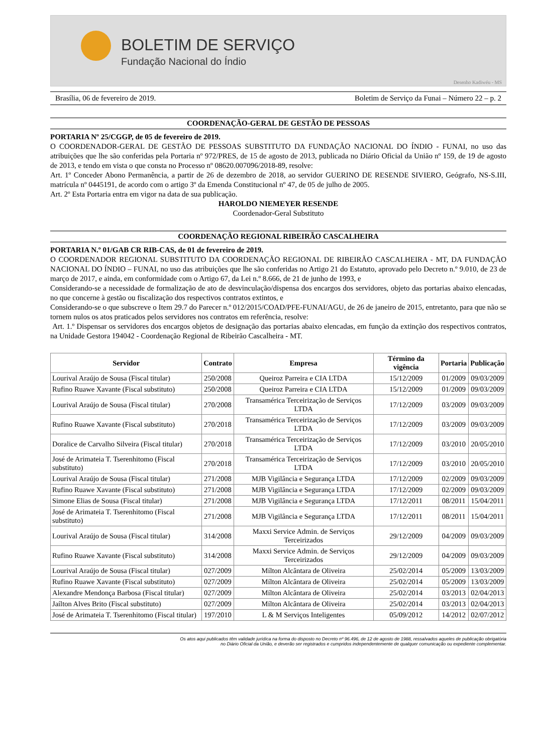BOLETIM DE SERVIÇO
Fundação Nacional do Índio
Desenho Kadiwéu - MS
Brasília, 06 de fevereiro de 2019. Boletim de Serviço da Funai – Número 22 – p. 2
COORDENAÇÃO-GERAL DE GESTÃO DE PESSOAS
PORTARIA Nº 25/CGGP, de 05 de fevereiro de 2019.
O COORDENADOR-GERAL DE GESTÃO DE PESSOAS SUBSTITUTO DA FUNDAÇÃO NACIONAL DO ÍNDIO - FUNAI, no uso das atribuições que lhe são conferidas pela Portaria nº 972/PRES, de 15 de agosto de 2013, publicada no Diário Oficial da União nº 159, de 19 de agosto de 2013, e tendo em vista o que consta no Processo nº 08620.007096/2018-89, resolve:
Art. 1º Conceder Abono Permanência, a partir de 26 de dezembro de 2018, ao servidor GUERINO DE RESENDE SIVIERO, Geógrafo, NS-S.III, matrícula nº 0445191, de acordo com o artigo 3º da Emenda Constitucional nº 47, de 05 de julho de 2005.
Art. 2º Esta Portaria entra em vigor na data de sua publicação.
HAROLDO NIEMEYER RESENDE
Coordenador-Geral Substituto
COORDENAÇÃO REGIONAL RIBEIRÃO CASCALHEIRA
PORTARIA N.º 01/GAB CR RIB-CAS, de 01 de fevereiro de 2019.
O COORDENADOR REGIONAL SUBSTITUTO DA COORDENAÇÃO REGIONAL DE RIBEIRÃO CASCALHEIRA - MT, DA FUNDAÇÃO NACIONAL DO ÍNDIO – FUNAI, no uso das atribuições que lhe são conferidas no Artigo 21 do Estatuto, aprovado pelo Decreto n.º 9.010, de 23 de março de 2017, e ainda, em conformidade com o Artigo 67, da Lei n.º 8.666, de 21 de junho de 1993, e
Considerando-se a necessidade de formalização de ato de desvinculação/dispensa dos encargos dos servidores, objeto das portarias abaixo elencadas, no que concerne à gestão ou fiscalização dos respectivos contratos extintos, e
Considerando-se o que subscreve o Item 29.7 do Parecer n.º 012/2015/COAD/PFE-FUNAI/AGU, de 26 de janeiro de 2015, entretanto, para que não se tornem nulos os atos praticados pelos servidores nos contratos em referência, resolve:
Art. 1.º Dispensar os servidores dos encargos objetos de designação das portarias abaixo elencadas, em função da extinção dos respectivos contratos, na Unidade Gestora 194042 - Coordenação Regional de Ribeirão Cascalheira - MT.
| Servidor | Contrato | Empresa | Término da vigência | Portaria | Publicação |
| --- | --- | --- | --- | --- | --- |
| Lourival Araújo de Sousa (Fiscal titular) | 250/2008 | Queiroz Parreira e CIA LTDA | 15/12/2009 | 01/2009 | 09/03/2009 |
| Rufino Ruawe Xavante (Fiscal substituto) | 250/2008 | Queiroz Parreira e CIA LTDA | 15/12/2009 | 01/2009 | 09/03/2009 |
| Lourival Araújo de Sousa (Fiscal titular) | 270/2008 | Transamérica Terceirização de Serviços LTDA | 17/12/2009 | 03/2009 | 09/03/2009 |
| Rufino Ruawe Xavante (Fiscal substituto) | 270/2018 | Transamérica Terceirização de Serviços LTDA | 17/12/2009 | 03/2009 | 09/03/2009 |
| Doralice de Carvalho Silveira (Fiscal titular) | 270/2018 | Transamérica Terceirização de Serviços LTDA | 17/12/2009 | 03/2010 | 20/05/2010 |
| José de Arimateia T. Tserenhitomo (Fiscal substituto) | 270/2018 | Transamérica Terceirização de Serviços LTDA | 17/12/2009 | 03/2010 | 20/05/2010 |
| Lourival Araújo de Sousa (Fiscal titular) | 271/2008 | MJB Vigilância e Segurança LTDA | 17/12/2009 | 02/2009 | 09/03/2009 |
| Rufino Ruawe Xavante (Fiscal substituto) | 271/2008 | MJB Vigilância e Segurança LTDA | 17/12/2009 | 02/2009 | 09/03/2009 |
| Simone Elias de Sousa (Fiscal titular) | 271/2008 | MJB Vigilância e Segurança LTDA | 17/12/2011 | 08/2011 | 15/04/2011 |
| José de Arimateia T. Tserenhitomo (Fiscal substituto) | 271/2008 | MJB Vigilância e Segurança LTDA | 17/12/2011 | 08/2011 | 15/04/2011 |
| Lourival Araújo de Sousa (Fiscal titular) | 314/2008 | Maxxi Service Admin. de Serviços Terceirizados | 29/12/2009 | 04/2009 | 09/03/2009 |
| Rufino Ruawe Xavante (Fiscal substituto) | 314/2008 | Maxxi Service Admin. de Serviços Terceirizados | 29/12/2009 | 04/2009 | 09/03/2009 |
| Lourival Araújo de Sousa (Fiscal titular) | 027/2009 | Mílton Alcântara de Oliveira | 25/02/2014 | 05/2009 | 13/03/2009 |
| Rufino Ruawe Xavante (Fiscal substituto) | 027/2009 | Mílton Alcântara de Oliveira | 25/02/2014 | 05/2009 | 13/03/2009 |
| Alexandre Mendonça Barbosa (Fiscal titular) | 027/2009 | Mílton Alcântara de Oliveira | 25/02/2014 | 03/2013 | 02/04/2013 |
| Jaílton Alves Brito (Fiscal substituto) | 027/2009 | Mílton Alcântara de Oliveira | 25/02/2014 | 03/2013 | 02/04/2013 |
| José de Arimateia T. Tserenhitomo (Fiscal titular) | 197/2010 | L & M Serviços Inteligentes | 05/09/2012 | 14/2012 | 02/07/2012 |
Os atos aqui publicados têm validade jurídica na forma do disposto no Decreto nº 96.496, de 12 de agosto de 1988, ressalvados aqueles de publicação obrigatória
no Diário Oficial da União, e deverão ser registrados e cumpridos independentemente de qualquer comunicação ou expediente complementar.